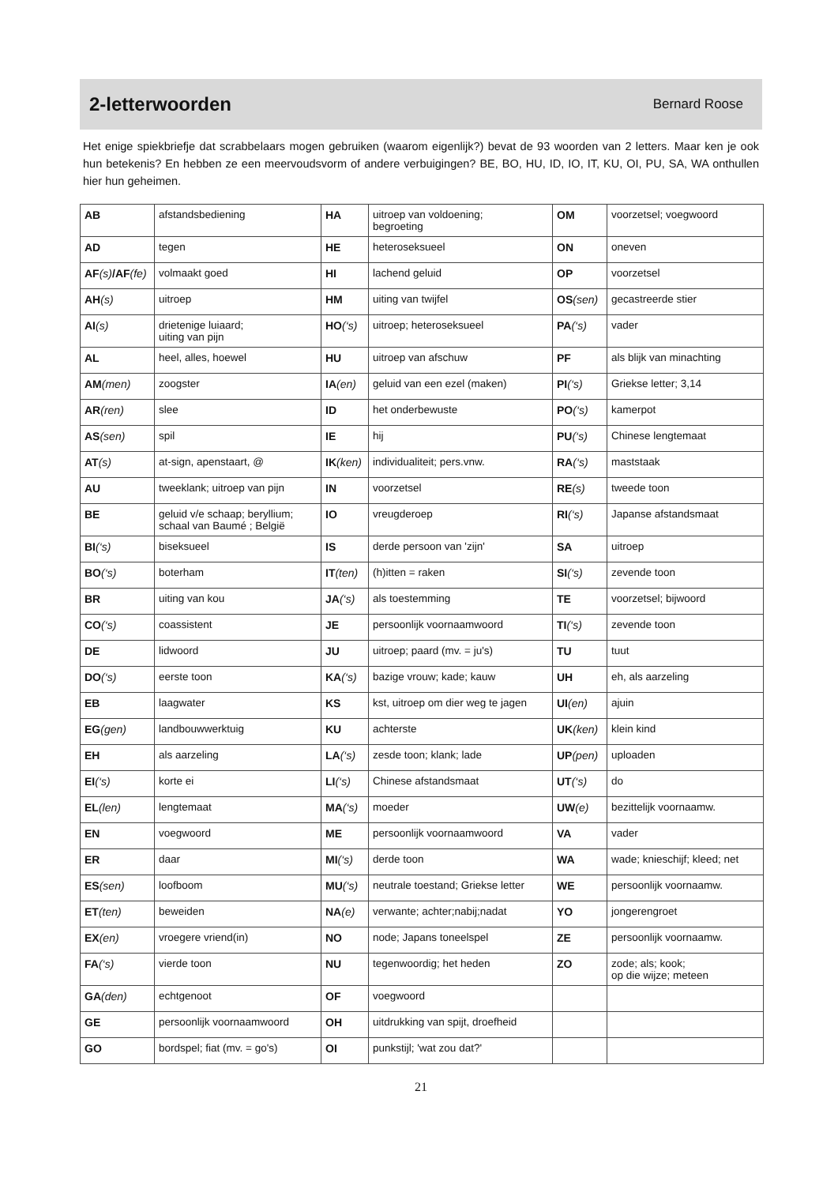2-letterwoorden
Bernard Roose
Het enige spiekbriefje dat scrabbelaars mogen gebruiken (waarom eigenlijk?) bevat de 93 woorden van 2 letters. Maar ken je ook hun betekenis? En hebben ze een meervoudsvorm of andere verbuigingen? BE, BO, HU, ID, IO, IT, KU, OI, PU, SA, WA onthullen hier hun geheimen.
| AB | afstandsbediening | HA | uitroep van voldoening; begroeting | OM | voorzetsel; voegwoord |
| AD | tegen | HE | heteroseksueel | ON | oneven |
| AF (s) /AF (fe) | volmaakt goed | HI | lachend geluid | OP | voorzetsel |
| AH (s) | uitroep | HM | uiting van twijfel | OS (sen) | gecastreerde stier |
| AI (s) | drietenige luiaard; uiting van pijn | HO (‘s) | uitroep; heteroseksueel | PA (‘s) | vader |
| AL | heel, alles, hoewel | HU | uitroep van afschuw | PF | als blijk van minachting |
| AM (men) | zoogster | IA (en) | geluid van een ezel (maken) | PI (‘s) | Griekse letter; 3,14 |
| AR (ren) | slee | ID | het onderbewuste | PO (‘s) | kamerpot |
| AS (sen) | spil | IE | hij | PU (‘s) | Chinese lengtemaat |
| AT (s) | at-sign, apenstaart, @ | IK (ken) | individualiteit; pers.vnw. | RA (‘s) | maststaak |
| AU | tweeklank; uitroep van pijn | IN | voorzetsel | RE (s) | tweede toon |
| BE | geluid v/e schaap; beryllium; schaal van Baumé ; België | IO | vreugderoep | RI (‘s) | Japanse afstandsmaat |
| BI (‘s) | biseksueel | IS | derde persoon van 'zijn' | SA | uitroep |
| BO (‘s) | boterham | IT (ten) | (h)itten = raken | SI (‘s) | zevende toon |
| BR | uiting van kou | JA (‘s) | als toestemming | TE | voorzetsel; bijwoord |
| CO (‘s) | coassistent | JE | persoonlijk voornaamwoord | TI (‘s) | zevende toon |
| DE | lidwoord | JU | uitroep; paard (mv. = ju's) | TU | tuut |
| DO (‘s) | eerste toon | KA (‘s) | bazige vrouw; kade; kauw | UH | eh, als aarzeling |
| EB | laagwater | KS | kst, uitroep om dier weg te jagen | UI (en) | ajuin |
| EG (gen) | landbouwwerktuig | KU | achterste | UK (ken) | klein kind |
| EH | als aarzeling | LA (‘s) | zesde toon; klank; lade | UP (pen) | uploaden |
| EI (‘s) | korte ei | LI (‘s) | Chinese afstandsmaat | UT (‘s) | do |
| EL (len) | lengtemaat | MA (‘s) | moeder | UW (e) | bezittelijk voornaamw. |
| EN | voegwoord | ME | persoonlijk voornaamwoord | VA | vader |
| ER | daar | MI (‘s) | derde toon | WA | wade; knieschijf; kleed; net |
| ES (sen) | loofboom | MU (‘s) | neutrale toestand; Griekse letter | WE | persoonlijk voornaamw. |
| ET (ten) | beweiden | NA (e) | verwante; achter;nabij;nadat | YO | jongerengroet |
| EX (en) | vroegere vriend(in) | NO | node; Japans toneelspel | ZE | persoonlijk voornaamw. |
| FA (‘s) | vierde toon | NU | tegenwoordig; het heden | ZO | zode; als; kook; op die wijze; meteen |
| GA (den) | echtgenoot | OF | voegwoord | | |
| GE | persoonlijk voornaamwoord | OH | uitdrukking van spijt, droefheid | | |
| GO | bordspel; fiat (mv. = go's) | OI | punkstijl; 'wat zou dat?' | | |
21